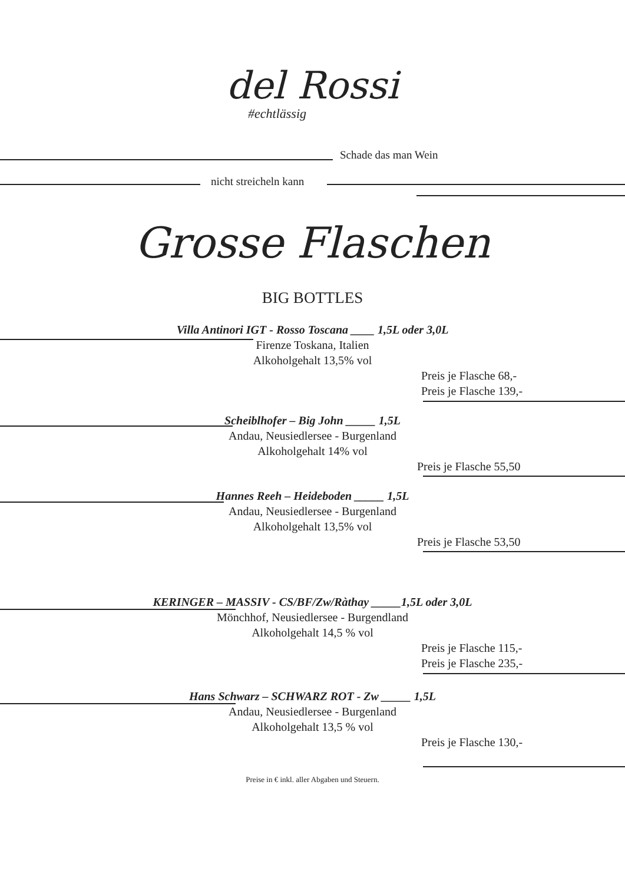del Rossi
#echtlässig
Schade das man Wein
nicht streicheln kann
Grosse Flaschen
BIG BOTTLES
Villa Antinori IGT - Rosso Toscana ____ 1,5L oder 3,0L
Firenze Toskana, Italien
Alkoholgehalt 13,5% vol
Preis je Flasche 68,-
Preis je Flasche 139,-
Scheiblhofer – Big John _____ 1,5L
Andau, Neusiedlersee - Burgenland
Alkoholgehalt 14% vol
Preis je Flasche 55,50
Hannes Reeh – Heideboden _____ 1,5L
Andau, Neusiedlersee - Burgenland
Alkoholgehalt 13,5% vol
Preis je Flasche 53,50
KERINGER – MASSIV - CS/BF/Zw/Ràthay _____1,5L oder 3,0L
Mönchhof, Neusiedlersee - Burgendland
Alkoholgehalt 14,5 % vol
Preis je Flasche 115,-
Preis je Flasche 235,-
Hans Schwarz – SCHWARZ ROT - Zw _____ 1,5L
Andau, Neusiedlersee - Burgenland
Alkoholgehalt 13,5 % vol
Preis je Flasche 130,-
Preise in € inkl. aller Abgaben und Steuern.